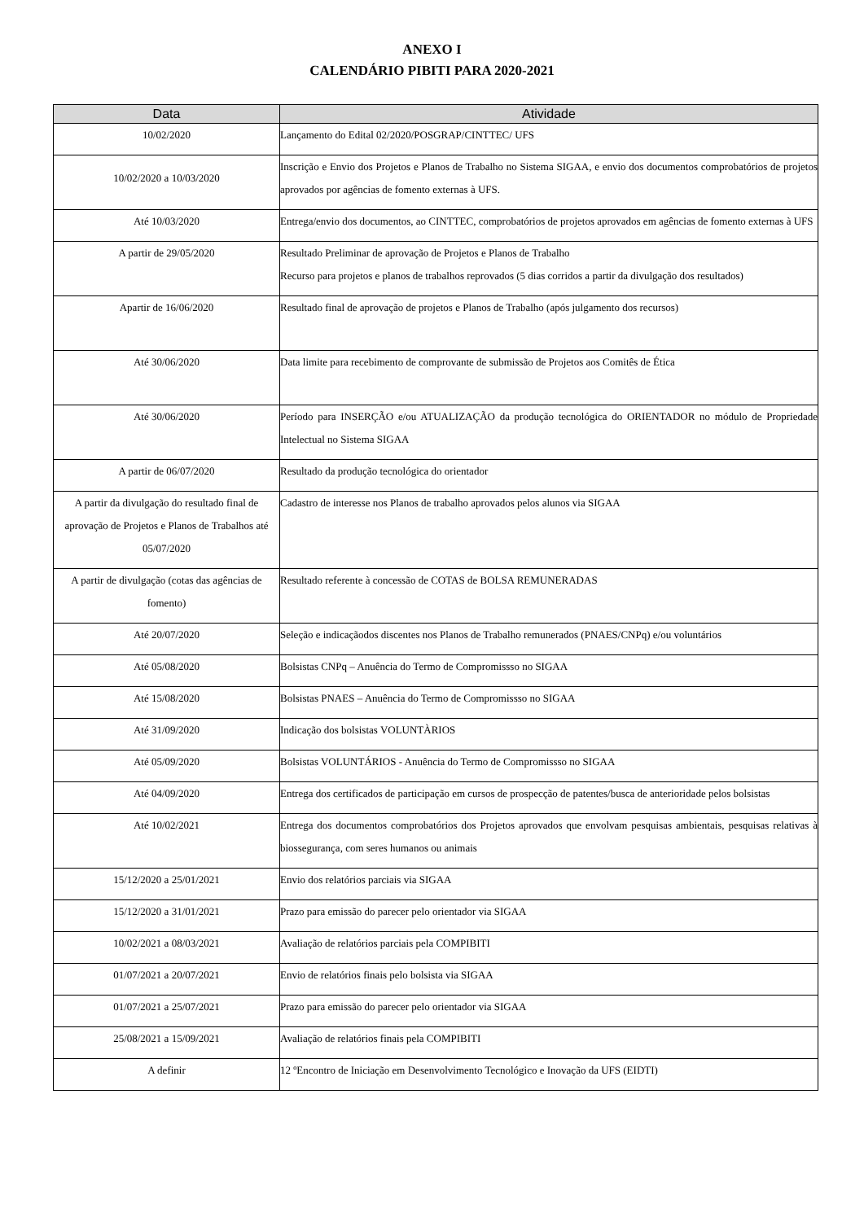ANEXO I
CALENDÁRIO PIBITI PARA 2020-2021
| Data | Atividade |
| --- | --- |
| 10/02/2020 | Lançamento do Edital 02/2020/POSGRAP/CINTTEC/ UFS |
| 10/02/2020 a 10/03/2020 | Inscrição e Envio dos Projetos e Planos de Trabalho no Sistema SIGAA, e envio dos documentos comprobatórios de projetos aprovados por agências de fomento externas à UFS. |
| Até 10/03/2020 | Entrega/envio dos documentos, ao CINTTEC, comprobatórios de projetos aprovados em agências de fomento externas à UFS |
| A partir de 29/05/2020 | Resultado Preliminar de aprovação de Projetos e Planos de Trabalho Recurso para projetos e planos de trabalhos reprovados (5 dias corridos a partir da divulgação dos resultados) |
| Apartir de 16/06/2020 | Resultado final de aprovação de projetos e Planos de Trabalho (após julgamento dos recursos) |
| Até 30/06/2020 | Data limite para recebimento de comprovante de submissão de Projetos aos Comitês de Ética |
| Até 30/06/2020 | Período para INSERÇÃO e/ou ATUALIZAÇÃO da produção tecnológica do ORIENTADOR no módulo de Propriedade Intelectual no Sistema SIGAA |
| A partir de 06/07/2020 | Resultado da produção tecnológica do orientador |
| A partir da divulgação do resultado final de aprovação de Projetos e Planos de Trabalhos até 05/07/2020 | Cadastro de interesse nos Planos de trabalho aprovados pelos alunos via SIGAA |
| A partir de divulgação (cotas das agências de fomento) | Resultado referente à concessão de COTAS de BOLSA REMUNERADAS |
| Até 20/07/2020 | Seleção e indicaçãodos discentes nos Planos de Trabalho remunerados (PNAES/CNPq) e/ou voluntários |
| Até 05/08/2020 | Bolsistas CNPq – Anuência do Termo de Compromissso no SIGAA |
| Até 15/08/2020 | Bolsistas PNAES – Anuência do Termo de Compromissso no SIGAA |
| Até 31/09/2020 | Indicação dos bolsistas VOLUNTÀRIOS |
| Até 05/09/2020 | Bolsistas VOLUNTÁRIOS - Anuência do Termo de Compromissso no SIGAA |
| Até 04/09/2020 | Entrega dos certificados de participação em cursos de prospecção de patentes/busca de anterioridade pelos bolsistas |
| Até 10/02/2021 | Entrega dos documentos comprobatórios dos Projetos aprovados que envolvam pesquisas ambientais, pesquisas relativas à biossegurança, com seres humanos ou animais |
| 15/12/2020 a 25/01/2021 | Envio dos relatórios parciais via SIGAA |
| 15/12/2020 a 31/01/2021 | Prazo para emissão do parecer pelo orientador via SIGAA |
| 10/02/2021 a 08/03/2021 | Avaliação de relatórios parciais pela COMPIBITI |
| 01/07/2021 a 20/07/2021 | Envio de relatórios finais pelo bolsista via SIGAA |
| 01/07/2021 a 25/07/2021 | Prazo para emissão do parecer pelo orientador via SIGAA |
| 25/08/2021 a 15/09/2021 | Avaliação de relatórios finais pela COMPIBITI |
| A definir | 12 ºEncontro de Iniciação em Desenvolvimento Tecnológico e Inovação da UFS (EIDTI) |